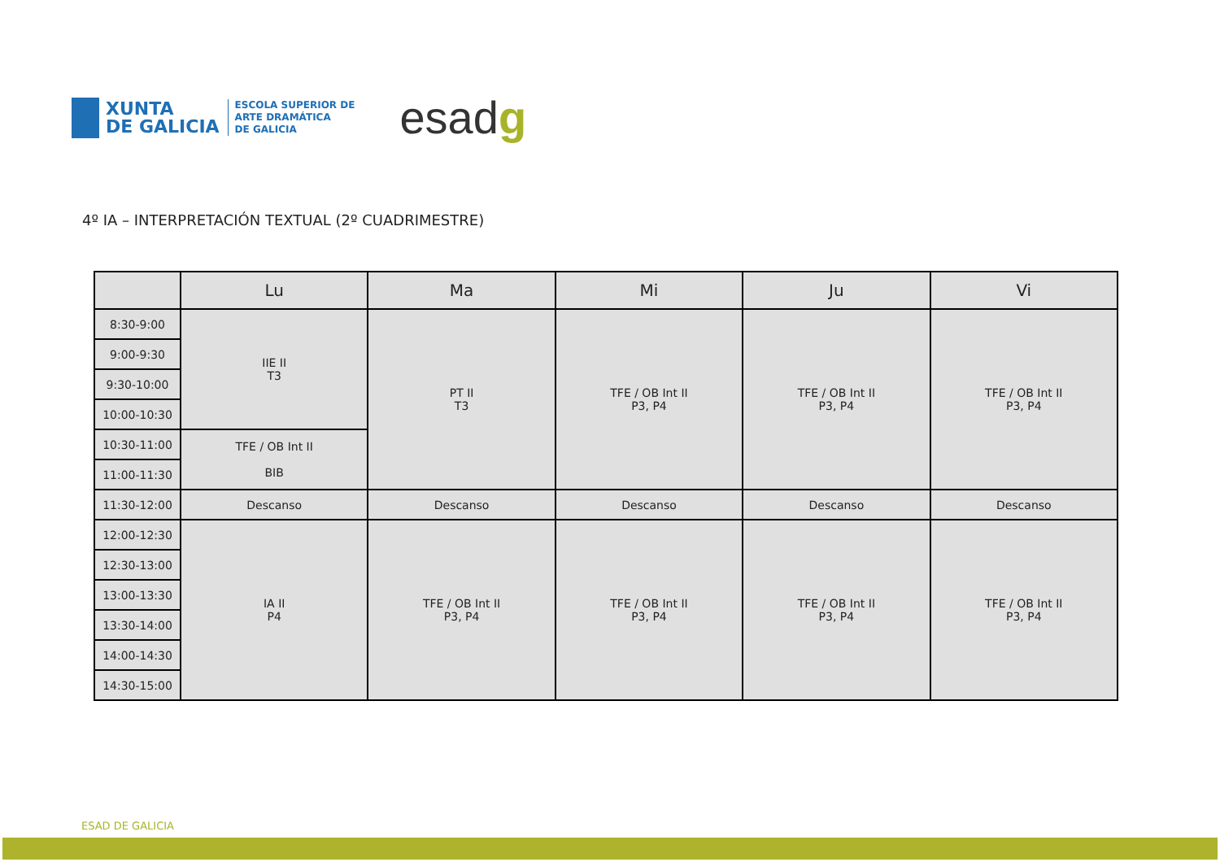XUNTA
DE GALICIA
ESCOLA SUPERIOR DE
ARTE DRAMÁTICA
DE GALICIA
esadg
4º IA – INTERPRETACIÓN TEXTUAL (2º CUADRIMESTRE)
| | Lu | Ma | Mi | Ju | Vi |
| --- | --- | --- | --- | --- | --- |
| 8:30-9:00 | IIE II T3 | PT II T3 | TFE / OB Int II P3, P4 | TFE / OB Int II P3, P4 | TFE / OB Int II P3, P4 |
| 9:00-9:30 | | | | | |
| 9:30-10:00 | | | | | |
| 10:00-10:30 | | | | | |
| 10:30-11:00 | TFE / OB Int II BIB | | | | |
| 11:00-11:30 | | | | | |
| 11:30-12:00 | Descanso | Descanso | Descanso | Descanso | Descanso |
| 12:00-12:30 | IA II P4 | TFE / OB Int II P3, P4 | TFE / OB Int II P3, P4 | TFE / OB Int II P3, P4 | TFE / OB Int II P3, P4 |
| 12:30-13:00 | | | | | |
| 13:00-13:30 | | | | | |
| 13:30-14:00 | | | | | |
| 14:00-14:30 | | | | | |
| 14:30-15:00 | | | | | |
ESAD DE GALICIA